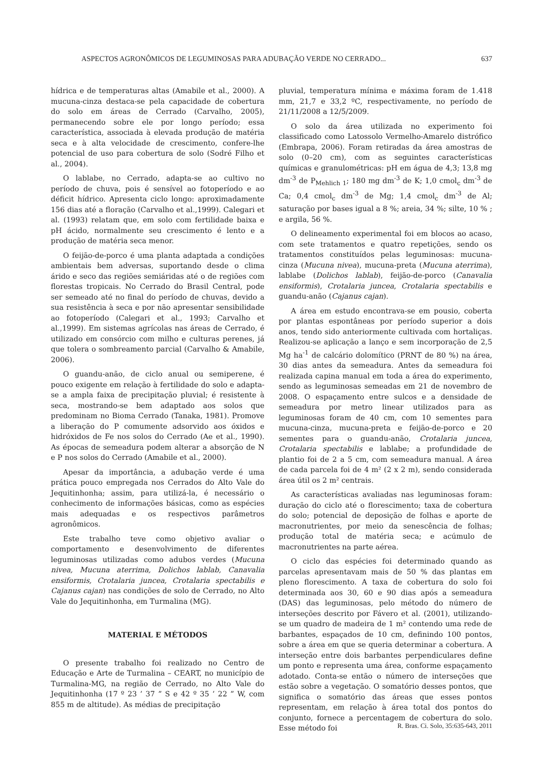ASPECTOS AGRONÔMICOS DE LEGUMINOSAS PARA ADUBAÇÃO VERDE NO CERRADO... 637
hídrica e de temperaturas altas (Amabile et al., 2000). A mucuna-cinza destaca-se pela capacidade de cobertura do solo em áreas de Cerrado (Carvalho, 2005), permanecendo sobre ele por longo período; essa característica, associada à elevada produção de matéria seca e à alta velocidade de crescimento, confere-lhe potencial de uso para cobertura de solo (Sodré Filho et al., 2004).
O lablabe, no Cerrado, adapta-se ao cultivo no período de chuva, pois é sensível ao fotoperíodo e ao déficit hídrico. Apresenta ciclo longo: aproximadamente 156 dias até a floração (Carvalho et al.,1999). Calegari et al. (1993) relatam que, em solo com fertilidade baixa e pH ácido, normalmente seu crescimento é lento e a produção de matéria seca menor.
O feijão-de-porco é uma planta adaptada a condições ambientais bem adversas, suportando desde o clima árido e seco das regiões semiáridas até o de regiões com florestas tropicais. No Cerrado do Brasil Central, pode ser semeado até no final do período de chuvas, devido a sua resistência à seca e por não apresentar sensibilidade ao fotoperíodo (Calegari et al., 1993; Carvalho et al.,1999). Em sistemas agrícolas nas áreas de Cerrado, é utilizado em consórcio com milho e culturas perenes, já que tolera o sombreamento parcial (Carvalho & Amabile, 2006).
O guandu-anão, de ciclo anual ou semiperene, é pouco exigente em relação à fertilidade do solo e adapta-se a ampla faixa de precipitação pluvial; é resistente à seca, mostrando-se bem adaptado aos solos que predominam no Bioma Cerrado (Tanaka, 1981). Promove a liberação do P comumente adsorvido aos óxidos e hidróxidos de Fe nos solos do Cerrado (Ae et al., 1990). As épocas de semeadura podem alterar a absorção de N e P nos solos do Cerrado (Amabile et al., 2000).
Apesar da importância, a adubação verde é uma prática pouco empregada nos Cerrados do Alto Vale do Jequitinhonha; assim, para utilizá-la, é necessário o conhecimento de informações básicas, como as espécies mais adequadas e os respectivos parâmetros agronômicos.
Este trabalho teve como objetivo avaliar o comportamento e desenvolvimento de diferentes leguminosas utilizadas como adubos verdes (Mucuna nivea, Mucuna aterrima, Dolichos lablab, Canavalia ensiformis, Crotalaria juncea, Crotalaria spectabilis e Cajanus cajan) nas condições de solo de Cerrado, no Alto Vale do Jequitinhonha, em Turmalina (MG).
MATERIAL E MÉTODOS
O presente trabalho foi realizado no Centro de Educação e Arte de Turmalina – CEART, no município de Turmalina-MG, na região de Cerrado, no Alto Vale do Jequitinhonha (17 º 23 ’ 37 ” S e 42 º 35 ’ 22 ” W, com 855 m de altitude). As médias de precipitação
pluvial, temperatura mínima e máxima foram de 1.418 mm, 21,7 e 33,2 ºC, respectivamente, no período de 21/11/2008 a 12/5/2009.
O solo da área utilizada no experimento foi classificado como Latossolo Vermelho-Amarelo distrófico (Embrapa, 2006). Foram retiradas da área amostras de solo (0–20 cm), com as seguintes características químicas e granulométricas: pH em água de 4,3; 13,8 mg dm<sup>-3</sup> de P<sub>Mehlich 1</sub>; 180 mg dm<sup>-3</sup> de K; 1,0 cmol<sub>c</sub> dm<sup>-3</sup> de Ca; 0,4 cmol<sub>c</sub> dm<sup>-3</sup> de Mg; 1,4 cmol<sub>c</sub> dm<sup>-3</sup> de Al; saturação por bases igual a 8 %; areia, 34 %; silte, 10 % ; e argila, 56 %.
O delineamento experimental foi em blocos ao acaso, com sete tratamentos e quatro repetições, sendo os tratamentos constituídos pelas leguminosas: mucuna-cinza (Mucuna nivea), mucuna-preta (Mucuna aterrima), lablabe (Dolichos lablab), feijão-de-porco (Canavalia ensiformis), Crotalaria juncea, Crotalaria spectabilis e guandu-anão (Cajanus cajan).
A área em estudo encontrava-se em pousio, coberta por plantas espontâneas por período superior a dois anos, tendo sido anteriormente cultivada com hortaliças. Realizou-se aplicação a lanço e sem incorporação de 2,5 Mg ha<sup>-1</sup> de calcário dolomítico (PRNT de 80 %) na área, 30 dias antes da semeadura. Antes da semeadura foi realizada capina manual em toda a área do experimento, sendo as leguminosas semeadas em 21 de novembro de 2008. O espaçamento entre sulcos e a densidade de semeadura por metro linear utilizados para as leguminosas foram de 40 cm, com 10 sementes para mucuna-cinza, mucuna-preta e feijão-de-porco e 20 sementes para o guandu-anão, Crotalaria juncea, Crotalaria spectabilis e lablabe; a profundidade de plantio foi de 2 a 5 cm, com semeadura manual. A área de cada parcela foi de 4 m² (2 x 2 m), sendo considerada área útil os 2 m² centrais.
As características avaliadas nas leguminosas foram: duração do ciclo até o florescimento; taxa de cobertura do solo; potencial de deposição de folhas e aporte de macronutrientes, por meio da senescência de folhas; produção total de matéria seca; e acúmulo de macronutrientes na parte aérea.
O ciclo das espécies foi determinado quando as parcelas apresentavam mais de 50 % das plantas em pleno florescimento. A taxa de cobertura do solo foi determinada aos 30, 60 e 90 dias após a semeadura (DAS) das leguminosas, pelo método do número de interseções descrito por Fávero et al. (2001), utilizando-se um quadro de madeira de 1 m² contendo uma rede de barbantes, espaçados de 10 cm, definindo 100 pontos, sobre a área em que se queria determinar a cobertura. A interseção entre dois barbantes perpendiculares define um ponto e representa uma área, conforme espaçamento adotado. Conta-se então o número de interseções que estão sobre a vegetação. O somatório desses pontos, que significa o somatório das áreas que esses pontos representam, em relação à área total dos pontos do conjunto, fornece a percentagem de cobertura do solo. Esse método foi
R. Bras. Ci. Solo, 35:635-643, 2011